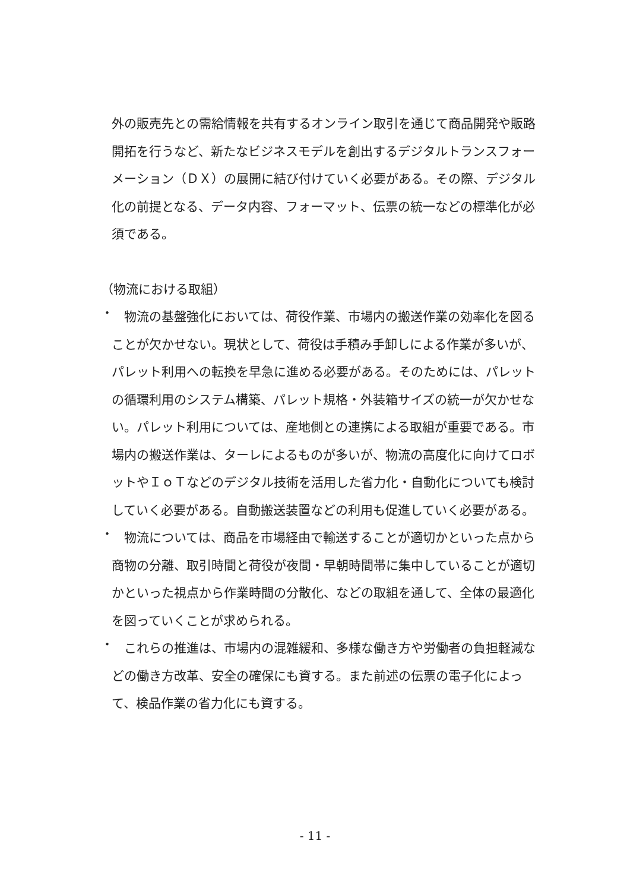外の販売先との需給情報を共有するオンライン取引を通じて商品開発や販路開拓を行うなど、新たなビジネスモデルを創出するデジタルトランスフォーメーション（ＤＸ）の展開に結び付けていく必要がある。その際、デジタル化の前提となる、データ内容、フォーマット、伝票の統一などの標準化が必須である。
（物流における取組）
・
　物流の基盤強化においては、荷役作業、市場内の搬送作業の効率化を図ることが欠かせない。現状として、荷役は手積み手卸しによる作業が多いが、パレット利用への転換を早急に進める必要がある。そのためには、パレットの循環利用のシステム構築、パレット規格・外装箱サイズの統一が欠かせない。パレット利用については、産地側との連携による取組が重要である。市場内の搬送作業は、ターレによるものが多いが、物流の高度化に向けてロボットやＩｏＴなどのデジタル技術を活用した省力化・自動化についても検討していく必要がある。自動搬送装置などの利用も促進していく必要がある。
・
　物流については、商品を市場経由で輸送することが適切かといった点から商物の分離、取引時間と荷役が夜間・早朝時間帯に集中していることが適切かといった視点から作業時間の分散化、などの取組を通して、全体の最適化を図っていくことが求められる。
・
　これらの推進は、市場内の混雑緩和、多様な働き方や労働者の負担軽減などの働き方改革、安全の確保にも資する。また前述の伝票の電子化によって、検品作業の省力化にも資する。
- 11 -